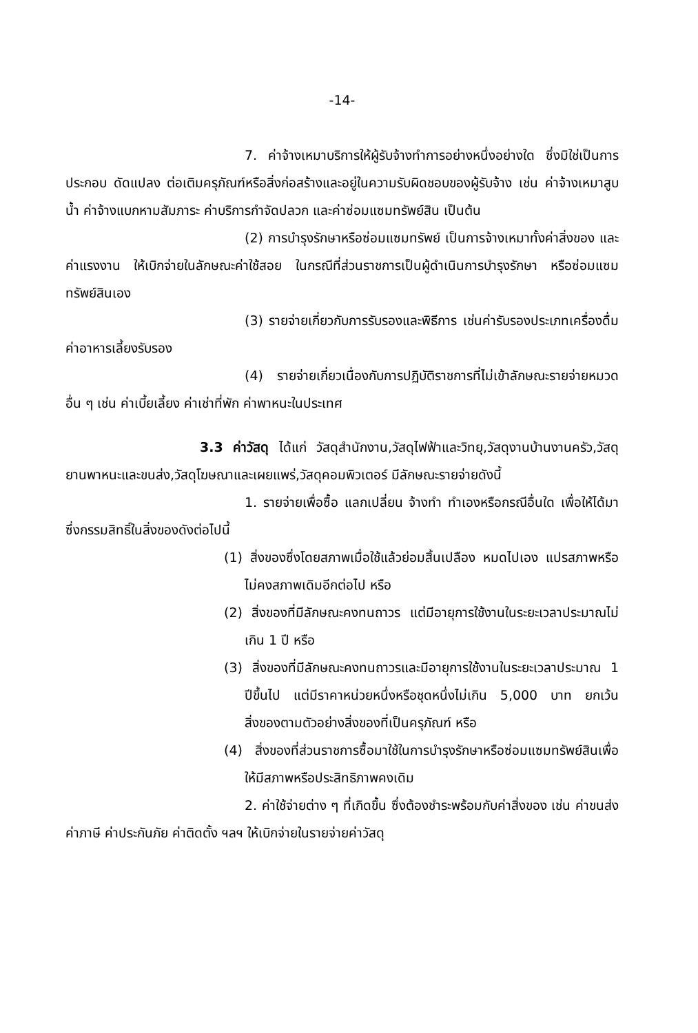-14-
7. ค่าจ้างเหมาบริการให้ผู้รับจ้างทำการอย่างหนึ่งอย่างใด ซึ่งมิใช่เป็นการประกอบ ดัดแปลง ต่อเติมครุภัณฑ์หรือสิ่งก่อสร้างและอยู่ในความรับผิดชอบของผู้รับจ้าง เช่น ค่าจ้างเหมาสูบน้ำ ค่าจ้างแบกหามสัมภาระ ค่าบริการกำจัดปลวก และค่าซ่อมแซมทรัพย์สิน เป็นต้น
(2) การบำรุงรักษาหรือซ่อมแซมทรัพย์ เป็นการจ้างเหมาทั้งค่าสิ่งของ และค่าแรงงาน ให้เบิกจ่ายในลักษณะค่าใช้สอย ในกรณีที่ส่วนราชการเป็นผู้ดำเนินการบำรุงรักษา หรือซ่อมแซมทรัพย์สินเอง
(3) รายจ่ายเกี่ยวกับการรับรองและพิธีการ เช่นค่ารับรองประเภทเครื่องดื่ม ค่าอาหารเลี้ยงรับรอง
(4) รายจ่ายเกี่ยวเนื่องกับการปฏิบัติราชการที่ไม่เข้าลักษณะรายจ่ายหมวดอื่น ๆ เช่น ค่าเบี้ยเลี้ยง ค่าเช่าที่พัก ค่าพาหนะในประเทศ
3.3 ค่าวัสดุ ได้แก่ วัสดุสำนักงาน,วัสดุไฟฟ้าและวิทยุ,วัสดุงานบ้านงานครัว,วัสดุยานพาหนะและขนส่ง,วัสดุโฆษณาและเผยแพร่,วัสดุคอมพิวเตอร์ มีลักษณะรายจ่ายดังนี้
1. รายจ่ายเพื่อซื้อ แลกเปลี่ยน จ้างทำ ทำเองหรือกรณีอื่นใด เพื่อให้ได้มาซึ่งกรรมสิทธิ์ในสิ่งของดังต่อไปนี้
(1) สิ่งของซึ่งโดยสภาพเมื่อใช้แล้วย่อมสิ้นเปลือง หมดไปเอง แปรสภาพหรือไม่คงสภาพเดิมอีกต่อไป หรือ
(2) สิ่งของที่มีลักษณะคงทนถาวร แต่มีอายุการใช้งานในระยะเวลาประมาณไม่เกิน 1 ปี หรือ
(3) สิ่งของที่มีลักษณะคงทนถาวรและมีอายุการใช้งานในระยะเวลาประมาณ 1 ปีขึ้นไป แต่มีราคาหน่วยหนึ่งหรือชุดหนึ่งไม่เกิน 5,000 บาท ยกเว้นสิ่งของตามตัวอย่างสิ่งของที่เป็นครุภัณฑ์ หรือ
(4) สิ่งของที่ส่วนราชการซื้อมาใช้ในการบำรุงรักษาหรือซ่อมแซมทรัพย์สินเพื่อให้มีสภาพหรือประสิทธิภาพคงเดิม
2. ค่าใช้จ่ายต่าง ๆ ที่เกิดขึ้น ซึ่งต้องชำระพร้อมกับค่าสิ่งของ เช่น ค่าขนส่ง ค่าภาษี ค่าประกันภัย ค่าติดตั้ง ฯลฯ ให้เบิกจ่ายในรายจ่ายค่าวัสดุ